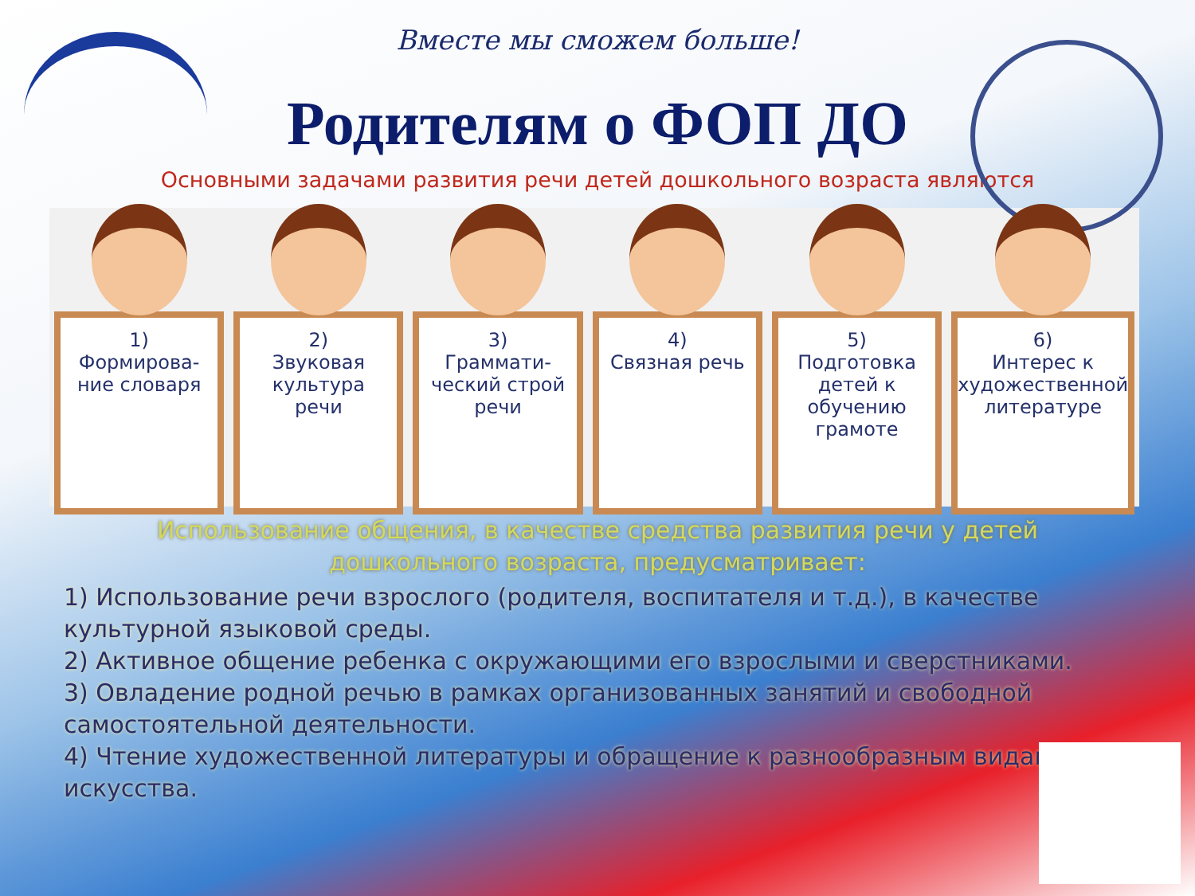Вместе мы сможем больше!
Родителям о ФОП ДО
Основными задачами развития речи детей дошкольного возраста являются
1)
Формирова-
ние словаря
2)
Звуковая
культура
речи
3)
Граммати-
ческий строй
речи
4)
Связная речь
5)
Подготовка
детей к
обучению
грамоте
6)
Интерес к
художественной
литературе
Использование общения, в качестве средства развития речи у детей
дошкольного возраста, предусматривает:
1) Использование речи взрослого (родителя, воспитателя и т.д.), в качестве культурной языковой среды.
2) Активное общение ребенка с окружающими его взрослыми и сверстниками.
3) Овладение родной речью в рамках организованных занятий и свободной самостоятельной деятельности.
4) Чтение художественной литературы и обращение к разнообразным видам искусства.